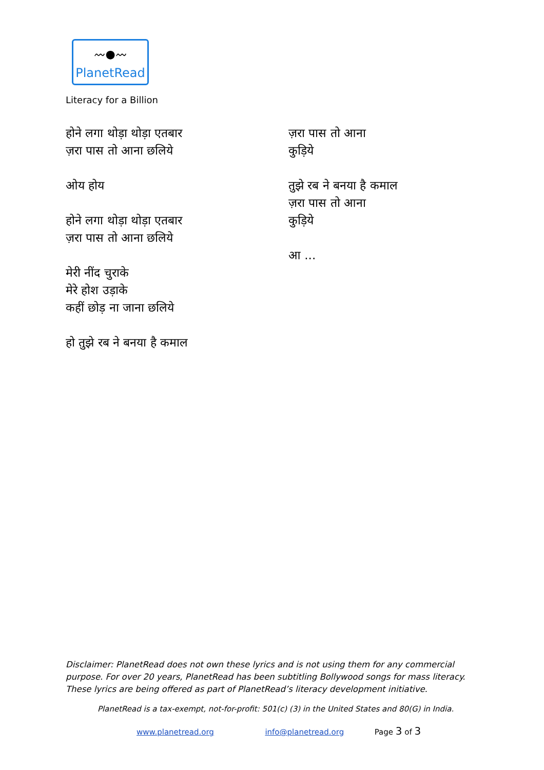〰●〰
PlanetRead
Literacy for a Billion
होने लगा थोड़ा थोड़ा एतबार
ज़रा पास तो आना छलिये
ओय होय
होने लगा थोड़ा थोड़ा एतबार
ज़रा पास तो आना छलिये
मेरी नींद चुराके
मेरे होश उड़ाके
कहीं छोड़ ना जाना छलिये
हो तुझे रब ने बनया है कमाल
ज़रा पास तो आना
कुड़िये
तुझे रब ने बनया है कमाल
ज़रा पास तो आना
कुड़िये
आ ...
Disclaimer: PlanetRead does not own these lyrics and is not using them for any commercial purpose. For over 20 years, PlanetRead has been subtitling Bollywood songs for mass literacy. These lyrics are being offered as part of PlanetRead’s literacy development initiative.
PlanetRead is a tax-exempt, not-for-profit: 501(c) (3) in the United States and 80(G) in India.
www.planetread.org info@planetread.org Page 3 of 3